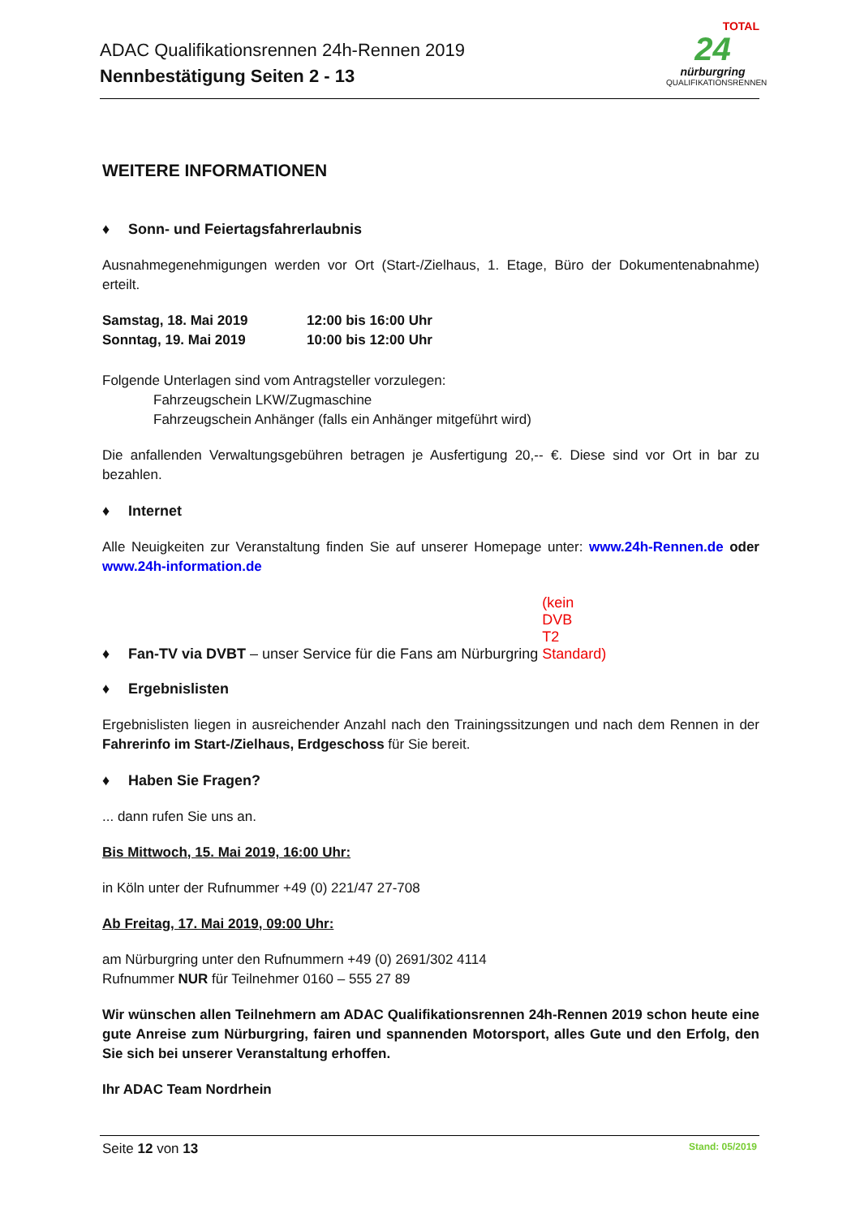ADAC Qualifikationsrennen 24h-Rennen 2019
Nennbestätigung Seiten 2 - 13
TOTAL
24
nürburgring
QUALIFIKATIONSRENNEN
WEITERE INFORMATIONEN
♦ Sonn- und Feiertagsfahrerlaubnis
Ausnahmegenehmigungen werden vor Ort (Start-/Zielhaus, 1. Etage, Büro der Dokumentenabnahme) erteilt.
Samstag, 18. Mai 2019
12:00 bis 16:00 Uhr
Sonntag, 19. Mai 2019
10:00 bis 12:00 Uhr
Folgende Unterlagen sind vom Antragsteller vorzulegen:
Fahrzeugschein LKW/Zugmaschine
Fahrzeugschein Anhänger (falls ein Anhänger mitgeführt wird)
Die anfallenden Verwaltungsgebühren betragen je Ausfertigung 20,-- €. Diese sind vor Ort in bar zu bezahlen.
♦ Internet
Alle Neuigkeiten zur Veranstaltung finden Sie auf unserer Homepage unter: www.24h-Rennen.de oder www.24h-information.de
♦ Fan-TV via DVBT – unser Service für die Fans am Nürburgring (kein DVB T2 Standard)
♦ Ergebnislisten
Ergebnislisten liegen in ausreichender Anzahl nach den Trainingssitzungen und nach dem Rennen in der Fahrerinfo im Start-/Zielhaus, Erdgeschoss für Sie bereit.
♦ Haben Sie Fragen?
... dann rufen Sie uns an.
Bis Mittwoch, 15. Mai 2019, 16:00 Uhr:
in Köln unter der Rufnummer +49 (0) 221/47 27-708
Ab Freitag, 17. Mai 2019, 09:00 Uhr:
am Nürburgring unter den Rufnummern +49 (0) 2691/302 4114
Rufnummer NUR für Teilnehmer 0160 – 555 27 89
Wir wünschen allen Teilnehmern am ADAC Qualifikationsrennen 24h-Rennen 2019 schon heute eine gute Anreise zum Nürburgring, fairen und spannenden Motorsport, alles Gute und den Erfolg, den Sie sich bei unserer Veranstaltung erhoffen.
Ihr ADAC Team Nordrhein
Seite 12 von 13
Stand: 05/2019